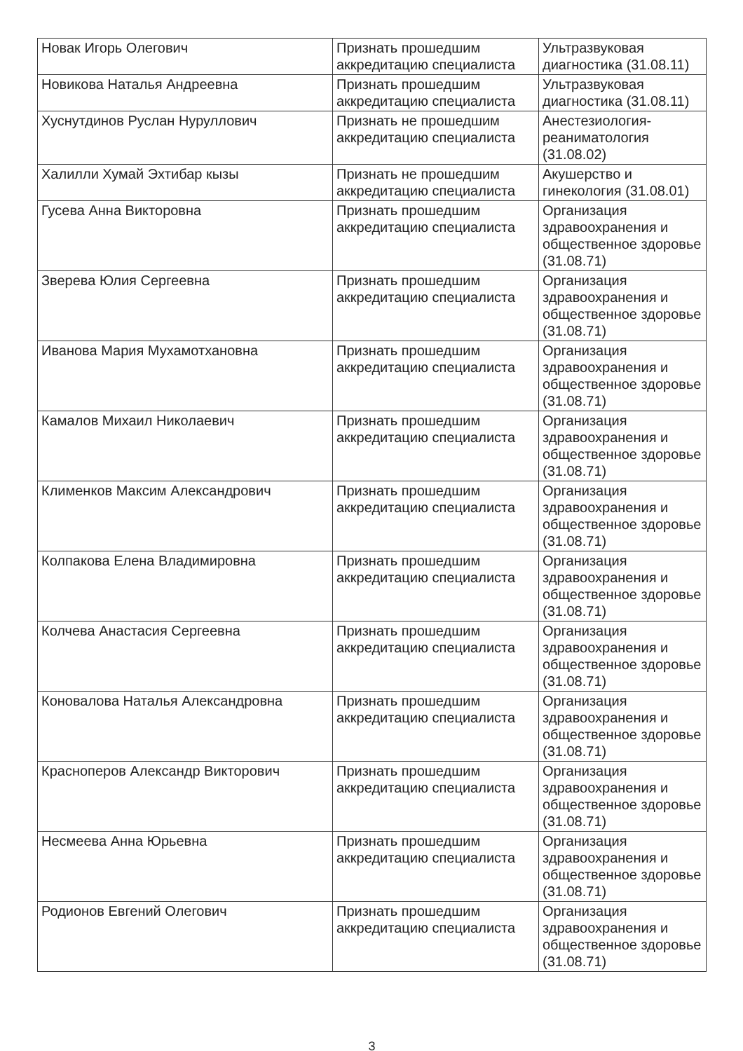| Новак Игорь Олегович | Признать прошедшим аккредитацию специалиста | Ультразвуковая диагностика (31.08.11) |
| Новикова Наталья Андреевна | Признать прошедшим аккредитацию специалиста | Ультразвуковая диагностика (31.08.11) |
| Хуснутдинов Руслан Нуруллович | Признать не прошедшим аккредитацию специалиста | Анестезиология-реаниматология (31.08.02) |
| Халилли Хумай Эхтибар кызы | Признать не прошедшим аккредитацию специалиста | Акушерство и гинекология (31.08.01) |
| Гусева Анна Викторовна | Признать прошедшим аккредитацию специалиста | Организация здравоохранения и общественное здоровье (31.08.71) |
| Зверева Юлия Сергеевна | Признать прошедшим аккредитацию специалиста | Организация здравоохранения и общественное здоровье (31.08.71) |
| Иванова Мария Мухамотхановна | Признать прошедшим аккредитацию специалиста | Организация здравоохранения и общественное здоровье (31.08.71) |
| Камалов Михаил Николаевич | Признать прошедшим аккредитацию специалиста | Организация здравоохранения и общественное здоровье (31.08.71) |
| Клименков Максим Александрович | Признать прошедшим аккредитацию специалиста | Организация здравоохранения и общественное здоровье (31.08.71) |
| Колпакова Елена Владимировна | Признать прошедшим аккредитацию специалиста | Организация здравоохранения и общественное здоровье (31.08.71) |
| Колчева Анастасия Сергеевна | Признать прошедшим аккредитацию специалиста | Организация здравоохранения и общественное здоровье (31.08.71) |
| Коновалова Наталья Александровна | Признать прошедшим аккредитацию специалиста | Организация здравоохранения и общественное здоровье (31.08.71) |
| Красноперов Александр Викторович | Признать прошедшим аккредитацию специалиста | Организация здравоохранения и общественное здоровье (31.08.71) |
| Несмеева Анна Юрьевна | Признать прошедшим аккредитацию специалиста | Организация здравоохранения и общественное здоровье (31.08.71) |
| Родионов Евгений Олегович | Признать прошедшим аккредитацию специалиста | Организация здравоохранения и общественное здоровье (31.08.71) |
3